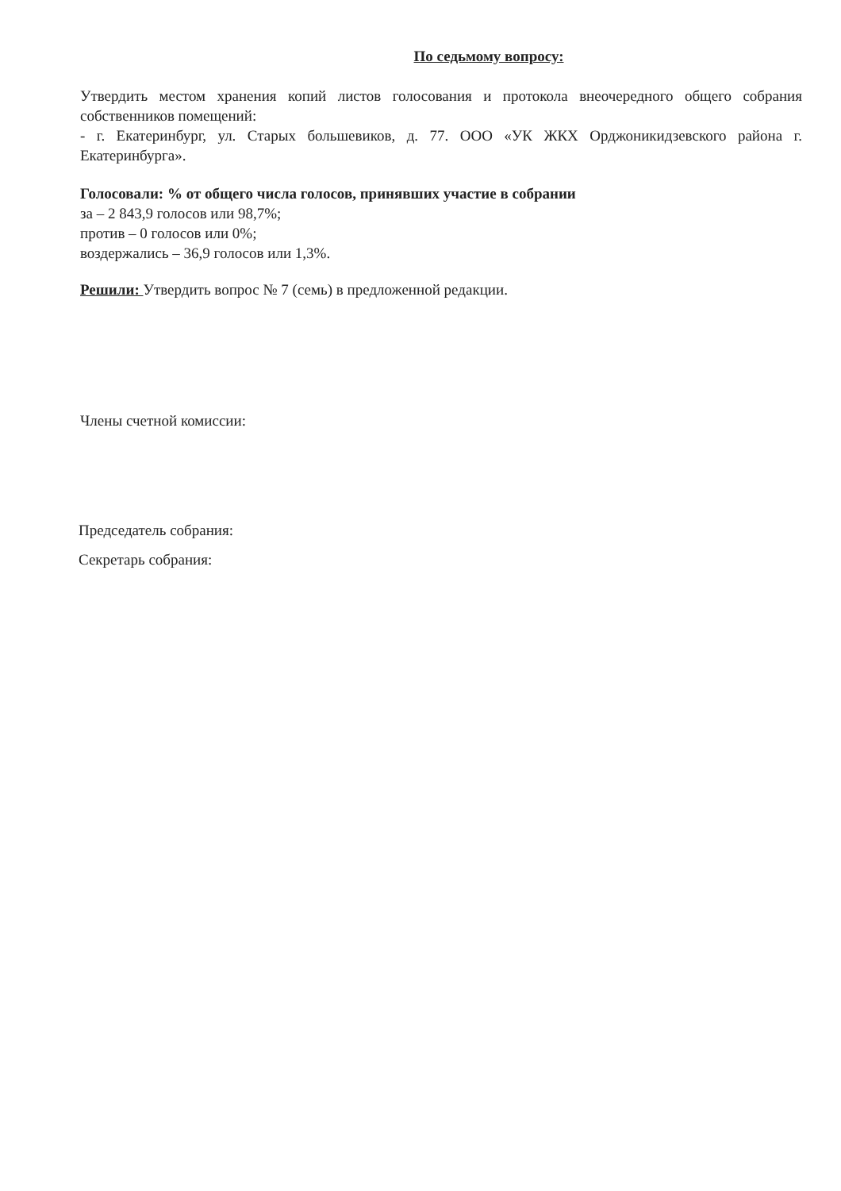По седьмому вопросу:
Утвердить местом хранения копий листов голосования и протокола внеочередного общего собрания собственников помещений:
- г. Екатеринбург, ул. Старых большевиков, д. 77. ООО «УК ЖКХ Орджоникидзевского района г. Екатеринбурга».
Голосовали: % от общего числа голосов, принявших участие в собрании
за – 2 843,9 голосов или 98,7%;
против – 0 голосов или 0%;
воздержались – 36,9 голосов или 1,3%.
Решили: Утвердить вопрос № 7 (семь) в предложенной редакции.
Члены счетной комиссии:
Председатель собрания:
Секретарь собрания: